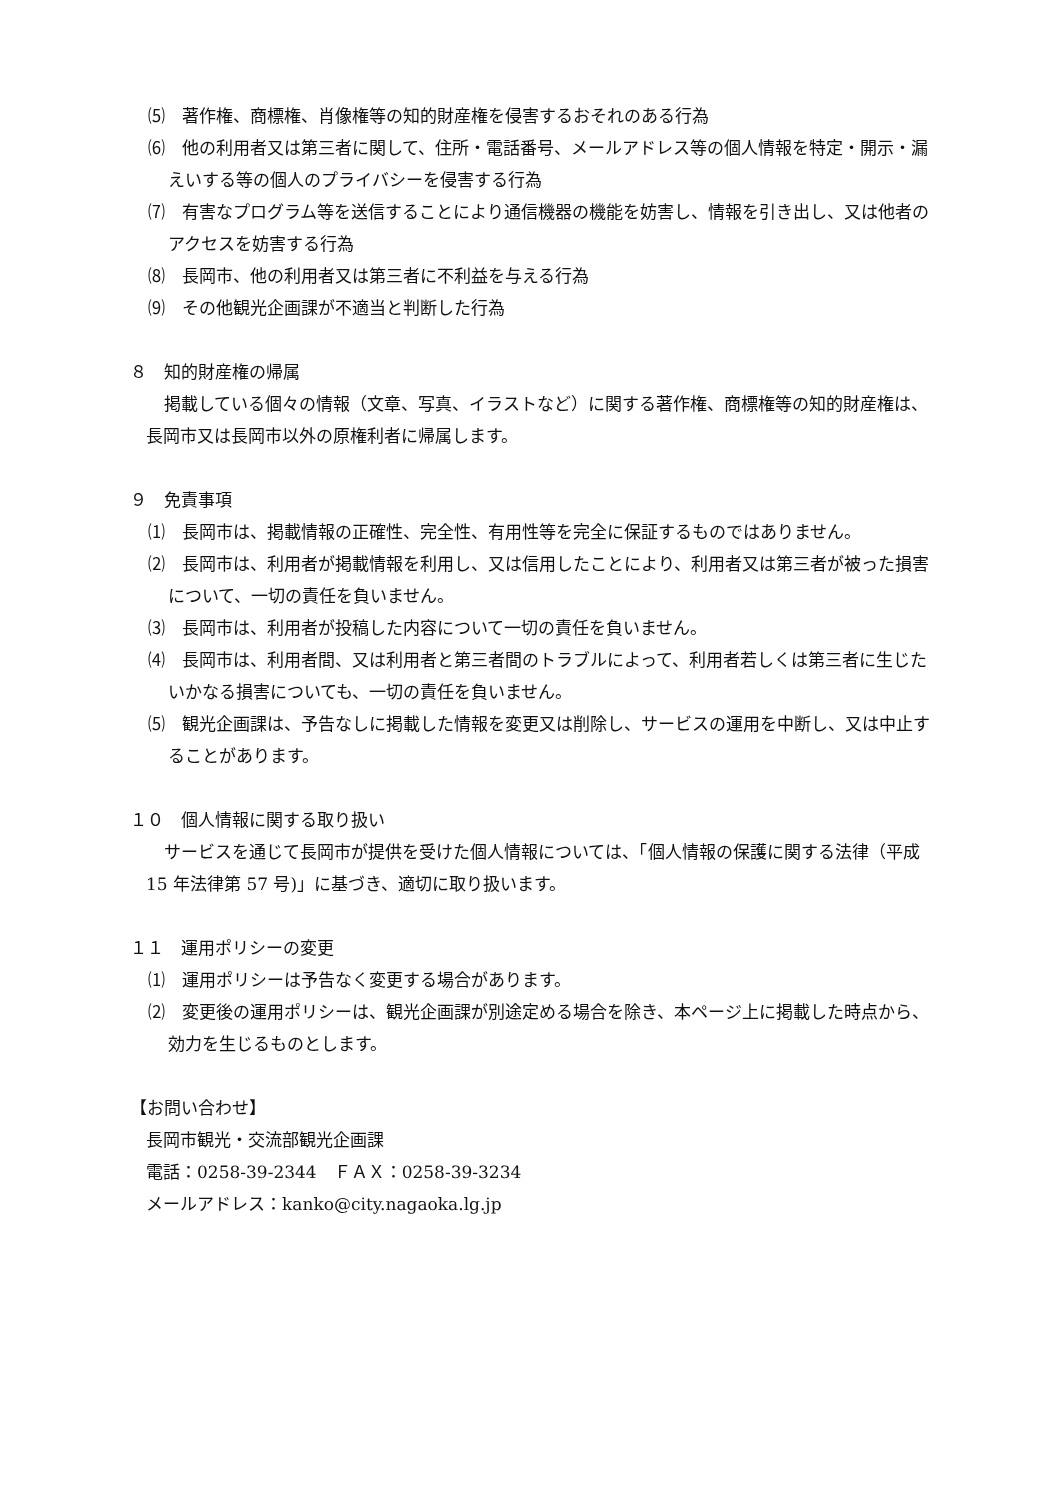⑸　著作権、商標権、肖像権等の知的財産権を侵害するおそれのある行為
⑹　他の利用者又は第三者に関して、住所・電話番号、メールアドレス等の個人情報を特定・開示・漏えいする等の個人のプライバシーを侵害する行為
⑺　有害なプログラム等を送信することにより通信機器の機能を妨害し、情報を引き出し、又は他者のアクセスを妨害する行為
⑻　長岡市、他の利用者又は第三者に不利益を与える行為
⑼　その他観光企画課が不適当と判断した行為
８　知的財産権の帰属
掲載している個々の情報（文章、写真、イラストなど）に関する著作権、商標権等の知的財産権は、長岡市又は長岡市以外の原権利者に帰属します。
９　免責事項
⑴　長岡市は、掲載情報の正確性、完全性、有用性等を完全に保証するものではありません。
⑵　長岡市は、利用者が掲載情報を利用し、又は信用したことにより、利用者又は第三者が被った損害について、一切の責任を負いません。
⑶　長岡市は、利用者が投稿した内容について一切の責任を負いません。
⑷　長岡市は、利用者間、又は利用者と第三者間のトラブルによって、利用者若しくは第三者に生じたいかなる損害についても、一切の責任を負いません。
⑸　観光企画課は、予告なしに掲載した情報を変更又は削除し、サービスの運用を中断し、又は中止することがあります。
１０　個人情報に関する取り扱い
サービスを通じて長岡市が提供を受けた個人情報については、「個人情報の保護に関する法律（平成 15 年法律第 57 号)」に基づき、適切に取り扱います。
１１　運用ポリシーの変更
⑴　運用ポリシーは予告なく変更する場合があります。
⑵　変更後の運用ポリシーは、観光企画課が別途定める場合を除き、本ページ上に掲載した時点から、効力を生じるものとします。
【お問い合わせ】
長岡市観光・交流部観光企画課
電話：0258-39-2344　ＦＡＸ：0258-39-3234
メールアドレス：kanko@city.nagaoka.lg.jp